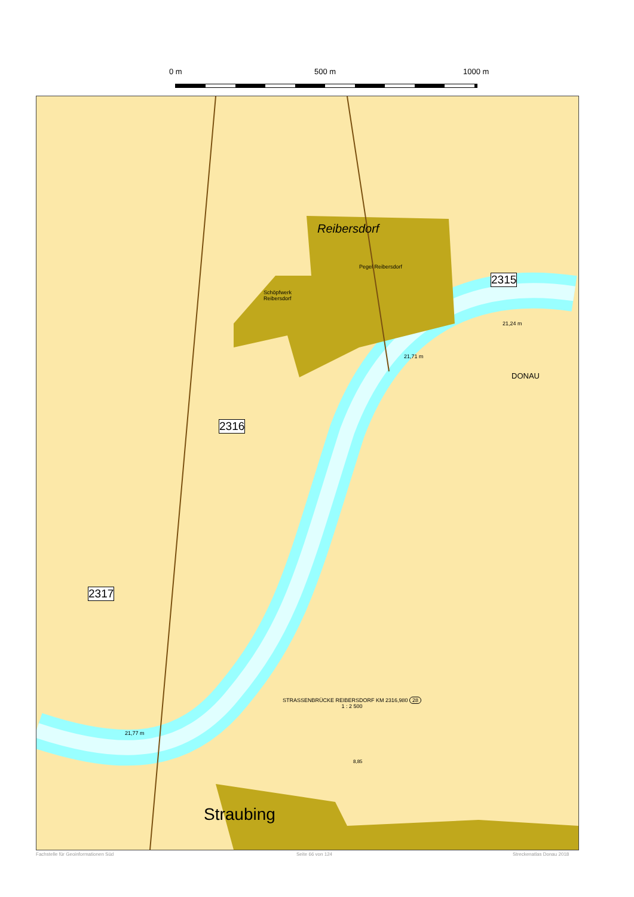0 m 500 m 1000 m
Reibersdorf
Pegel Reibersdorf
2315
DONAU
Schöpfwerk
Reibersdorf
21,71 m
21,24 m
2316
2317
21,77 m
STRASSENBRÜCKE REIBERSDORF KM 2316,980 28
1 : 2 500
8,85
Straubing
Fachstelle für Geoinformationen Süd
Seite 66 von 124 Streckenatlas Donau 2018